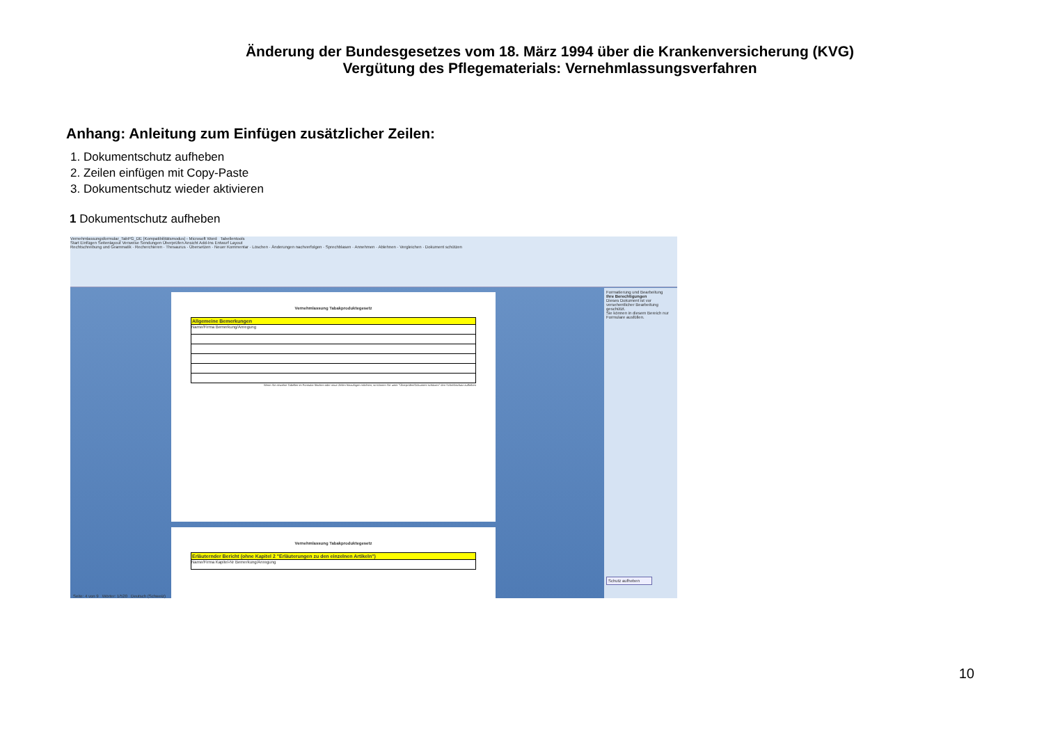Änderung der Bundesgesetzes vom 18. März 1994 über die Krankenversicherung (KVG)
Vergütung des Pflegematerials: Vernehmlassungsverfahren
Anhang: Anleitung zum Einfügen zusätzlicher Zeilen:
1. Dokumentschutz aufheben
2. Zeilen einfügen mit Copy-Paste
3. Dokumentschutz wieder aktivieren
1 Dokumentschutz aufheben
Vernehmlassungsformular_TabPG_DE [Kompatibilitätsmodus] - Microsoft Word Tabellentools
Start Einfügen Seitenlayout Verweise Sendungen Überprüfen Ansicht Add-Ins Entwurf Layout
Rechtschreibung und Grammatik · Recherchieren · Thesaurus · Übersetzen · Neuer Kommentar · Löschen · Änderungen nachverfolgen · Sprechblasen · Annehmen · Ablehnen · Vergleichen · Dokument schützen
Vernehmlassung Tabakproduktegesetz
Allgemeine Bemerkungen
Name/Firma Bemerkung/Anregung
Wenn Sie einzelne Tabellen im Formular löschen oder neue Zeilen hinzufügen möchten, so können Sie unter "Überprüfen/Dokument schützen" den Schreibschutz aufheben
Vernehmlassung Tabakproduktegesetz
Erläuternder Bericht (ohne Kapitel 2 "Erläuterungen zu den einzelnen Artikeln")
Name/Firma Kapitel-Nr Bemerkung/Anregung
Formatierung und Bearbeitung
Ihre Berechtigungen
Dieses Dokument ist vor versehentlicher Bearbeitung geschützt.
Sie können in diesem Bereich nur Formulare ausfüllen.
Schutz aufheben
Seite: 4 von 9 Wörter: 1/520 Deutsch (Schweiz)
10